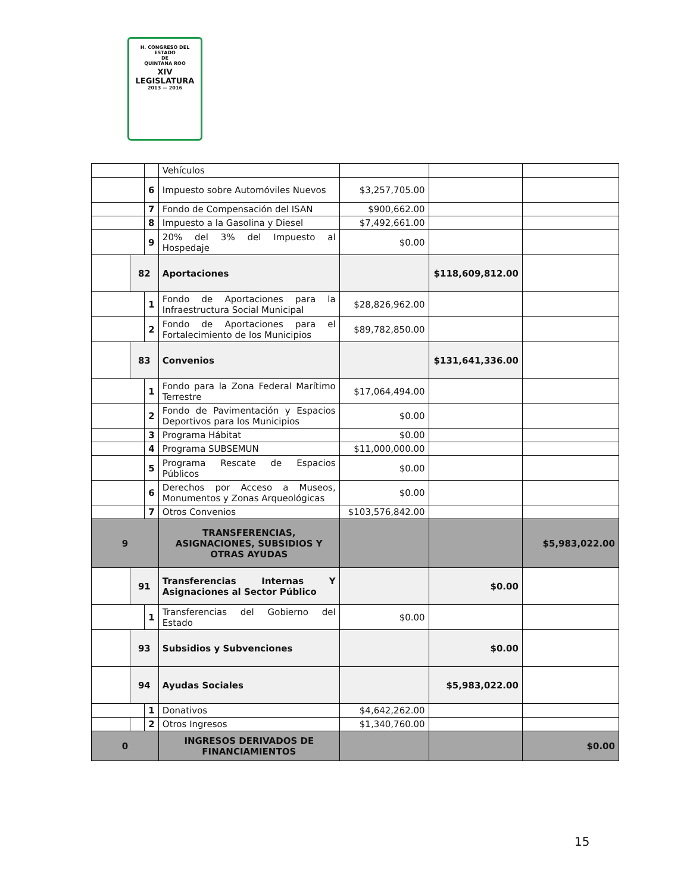H. CONGRESO DEL ESTADO
DE
QUINTANA ROO
XIV LEGISLATURA
2013 — 2016
| | | | Vehículos | | | |
| | | 6 | Impuesto sobre Automóviles Nuevos | $3,257,705.00 | | |
| | | 7 | Fondo de Compensación del ISAN | $900,662.00 | | |
| | | 8 | Impuesto a la Gasolina y Diesel | $7,492,661.00 | | |
| | | 9 | 20% del 3% del Impuesto al Hospedaje | $0.00 | | |
| | 82 | | Aportaciones | | $118,609,812.00 | |
| | | 1 | Fondo de Aportaciones para la Infraestructura Social Municipal | $28,826,962.00 | | |
| | | 2 | Fondo de Aportaciones para el Fortalecimiento de los Municipios | $89,782,850.00 | | |
| | 83 | | Convenios | | $131,641,336.00 | |
| | | 1 | Fondo para la Zona Federal Marítimo Terrestre | $17,064,494.00 | | |
| | | 2 | Fondo de Pavimentación y Espacios Deportivos para los Municipios | $0.00 | | |
| | | 3 | Programa Hábitat | $0.00 | | |
| | | 4 | Programa SUBSEMUN | $11,000,000.00 | | |
| | | 5 | Programa Rescate de Espacios Públicos | $0.00 | | |
| | | 6 | Derechos por Acceso a Museos, Monumentos y Zonas Arqueológicas | $0.00 | | |
| | | 7 | Otros Convenios | $103,576,842.00 | | |
| 9 | | | TRANSFERENCIAS, ASIGNACIONES, SUBSIDIOS Y OTRAS AYUDAS | | | $5,983,022.00 |
| | 91 | | Transferencias Internas Y Asignaciones al Sector Público | | $0.00 | |
| | | 1 | Transferencias del Gobierno del Estado | $0.00 | | |
| | 93 | | Subsidios y Subvenciones | | $0.00 | |
| | 94 | | Ayudas Sociales | | $5,983,022.00 | |
| | | 1 | Donativos | $4,642,262.00 | | |
| | | 2 | Otros Ingresos | $1,340,760.00 | | |
| 0 | | | INGRESOS DERIVADOS DE FINANCIAMIENTOS | | | $0.00 |
15